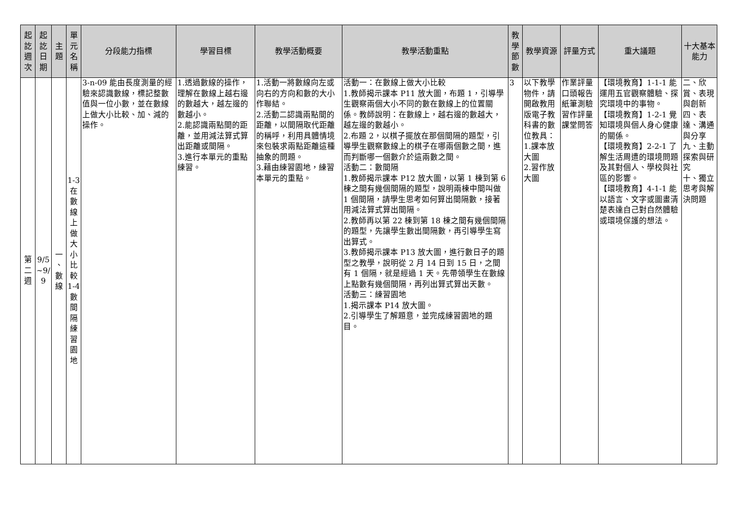| 起 訖 週 次 | 起 訖 日 期 | 主 題 | 單 元 名 稱 | 分段能力指標 | 學習目標 | 教學活動概要 | 教學活動重點 | 教 學 節 數 | 教學資源 | 評量方式 | 重大議題 | 十大基本能力 |
| --- | --- | --- | --- | --- | --- | --- | --- | --- | --- | --- | --- | --- |
| 第 二 週 | 9/5 ~9/ 9 | 一 、 數 線 | 1-3 在 數 線 上 做 大 小 比 較 1-4 數 間 隔 練 習 園 地 | 3-n-09 能由長度測量的經驗來認識數線，標記整數值與一位小數，並在數線上做大小比較、加、減的操作。 | 1.透過數線的操作，理解在數線上越右邊的數越大，越左邊的數越小。 2.能認識兩點間的距離，並用減法算式算出距離或間隔。 3.進行本單元的重點練習。 | 1.活動一將數線向左或向右的方向和數的大小作聯結。 2.活動二認識兩點間的距離，以間隔取代距離的稱呼，利用具體情境來包裝求兩點距離這種抽象的問題。 3.藉由練習園地，練習本單元的重點。 | 活動一：在數線上做大小比較 1.教師揭示課本 P11 放大圖，布題 1，引導學生觀察兩個大小不同的數在數線上的位置關係。教師說明：在數線上，越右邊的數越大，越左邊的數越小。 2.布題 2，以棋子擺放在那個間隔的題型，引導學生觀察數線上的棋子在哪兩個數之間，進而判斷哪一個數介於這兩數之間。 活動二：數間隔 1.教師揭示課本 P12 放大圖，以第 1 棟到第 6 棟之間有幾個間隔的題型，說明兩棟中間叫做 1 個間隔，請學生思考如何算出間隔數，接著用減法算式算出間隔。 2.教師再以第 22 棟到第 18 棟之間有幾個間隔的題型，先讓學生數出間隔數，再引導學生寫出算式。 3.教師揭示課本 P13 放大圖，進行數日子的題型之教學，說明從 2 月 14 日到 15 日，之間有 1 個隔，就是經過 1 天。先帶領學生在數線上點數有幾個間隔，再列出算式算出天數。 活動三：練習園地 1.揭示課本 P14 放大圖。 2.引導學生了解題意，並完成練習園地的題目。 | 3 | 以下教學物件，請開啟教用版電子教科書的數位教具： 1.課本放大圖 2.習作放大圖 | 作業評量 口頭報告 紙筆測驗 習作評量 課堂問答 | 【環境教育】1-1-1 能運用五官觀察體驗、探究環境中的事物。 【環境教育】1-2-1 覺知環境與個人身心健康的關係。 【環境教育】2-2-1 了解生活周遭的環境問題及其對個人、學校與社區的影響。 【環境教育】4-1-1 能以語言、文字或圖畫清楚表達自己對自然體驗或環境保護的想法。 | 二、欣賞、表現與創新 四、表達、溝通與分享 九、主動探索與研究 十、獨立思考與解決問題 |